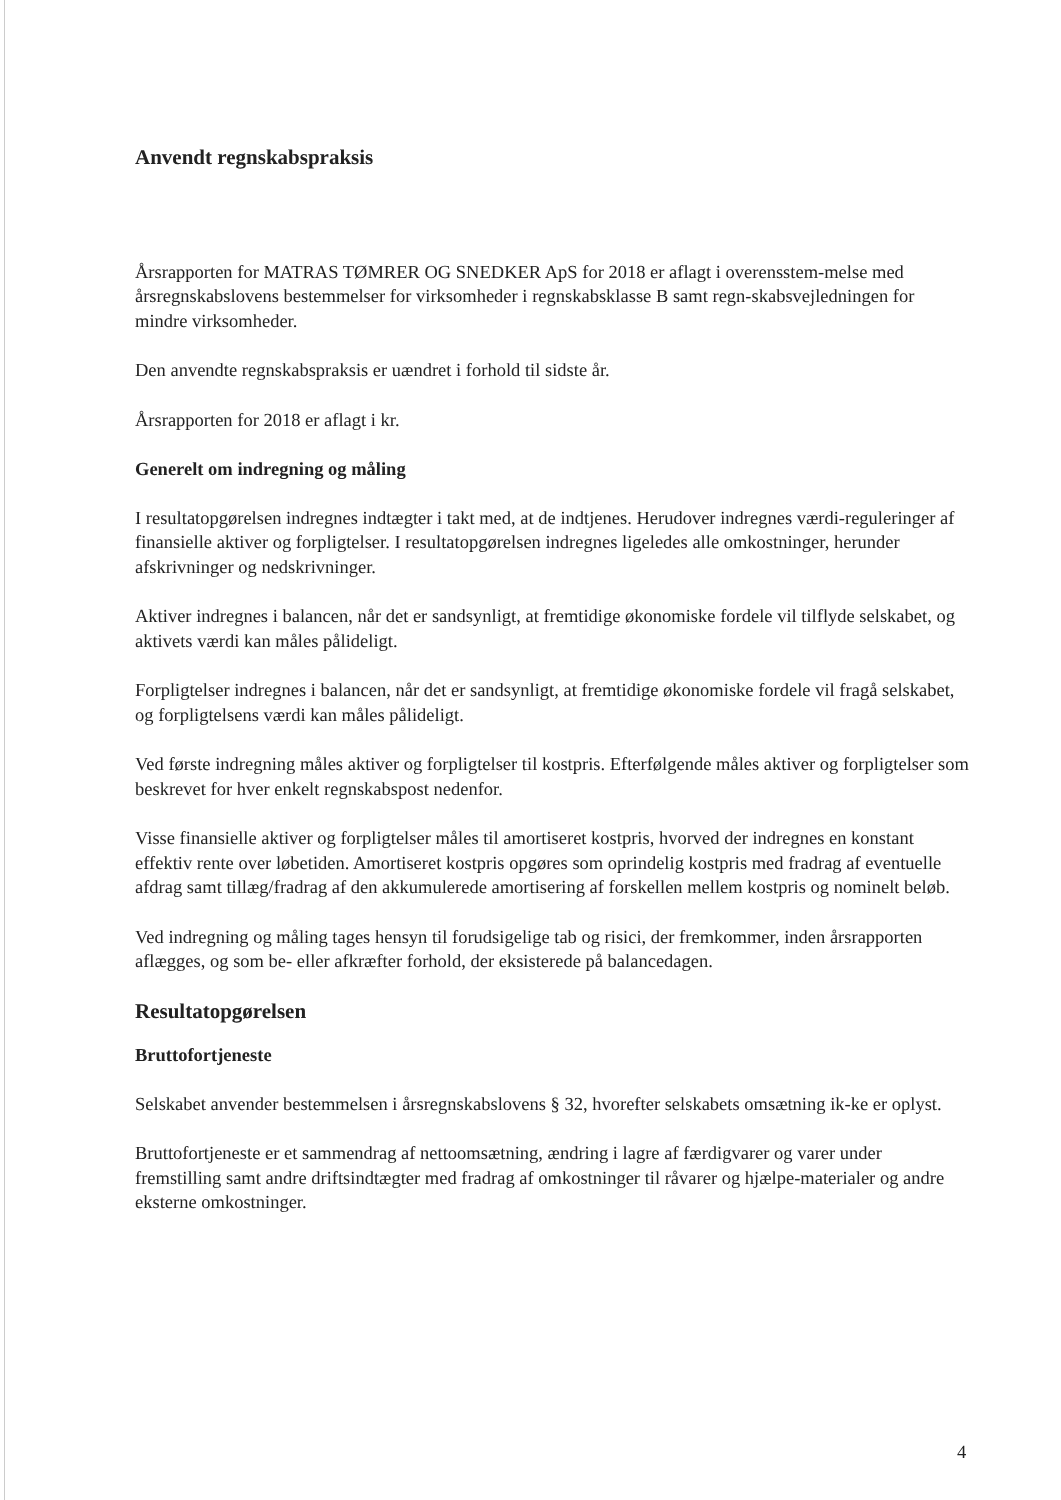Anvendt regnskabspraksis
Årsrapporten for MATRAS TØMRER OG SNEDKER ApS for 2018 er aflagt i overensstem-melse med årsregnskabslovens bestemmelser for virksomheder i regnskabsklasse B samt regn-skabsvejledningen for mindre virksomheder.
Den anvendte regnskabspraksis er uændret i forhold til sidste år.
Årsrapporten for 2018 er aflagt i kr.
Generelt om indregning og måling
I resultatopgørelsen indregnes indtægter i takt med, at de indtjenes. Herudover indregnes værdi-reguleringer af finansielle aktiver og forpligtelser. I resultatopgørelsen indregnes ligeledes alle omkostninger, herunder afskrivninger og nedskrivninger.
Aktiver indregnes i balancen, når det er sandsynligt, at fremtidige økonomiske fordele vil tilflyde selskabet, og aktivets værdi kan måles pålideligt.
Forpligtelser indregnes i balancen, når det er sandsynligt, at fremtidige økonomiske fordele vil fragå selskabet, og forpligtelsens værdi kan måles pålideligt.
Ved første indregning måles aktiver og forpligtelser til kostpris. Efterfølgende måles aktiver og forpligtelser som beskrevet for hver enkelt regnskabspost nedenfor.
Visse finansielle aktiver og forpligtelser måles til amortiseret kostpris, hvorved der indregnes en konstant effektiv rente over løbetiden. Amortiseret kostpris opgøres som oprindelig kostpris med fradrag af eventuelle afdrag samt tillæg/fradrag af den akkumulerede amortisering af forskellen mellem kostpris og nominelt beløb.
Ved indregning og måling tages hensyn til forudsigelige tab og risici, der fremkommer, inden årsrapporten aflægges, og som be- eller afkræfter forhold, der eksisterede på balancedagen.
Resultatopgørelsen
Bruttofortjeneste
Selskabet anvender bestemmelsen i årsregnskabslovens § 32, hvorefter selskabets omsætning ik-ke er oplyst.
Bruttofortjeneste er et sammendrag af nettoomsætning, ændring i lagre af færdigvarer og varer under fremstilling samt andre driftsindtægter med fradrag af omkostninger til råvarer og hjælpe-materialer og andre eksterne omkostninger.
4